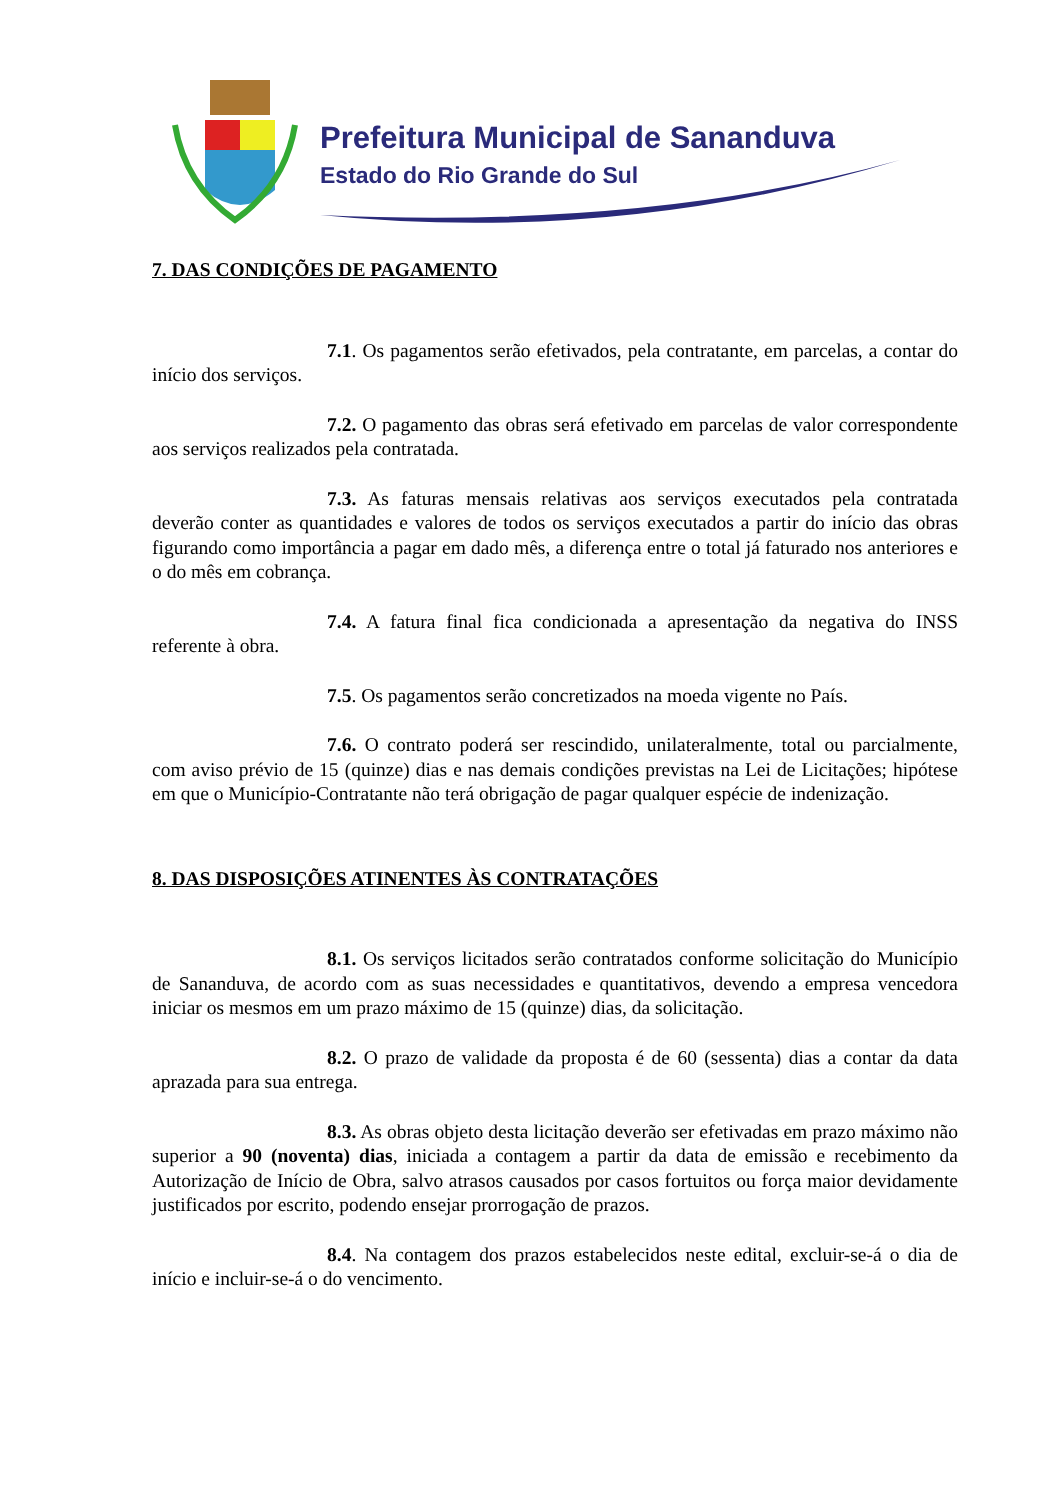Prefeitura Municipal de Sananduva
Estado do Rio Grande do Sul
7. DAS CONDIÇÕES DE PAGAMENTO
7.1. Os pagamentos serão efetivados, pela contratante, em parcelas, a contar do início dos serviços.
7.2. O pagamento das obras será efetivado em parcelas de valor correspondente aos serviços realizados pela contratada.
7.3. As faturas mensais relativas aos serviços executados pela contratada deverão conter as quantidades e valores de todos os serviços executados a partir do início das obras figurando como importância a pagar em dado mês, a diferença entre o total já faturado nos anteriores e o do mês em cobrança.
7.4. A fatura final fica condicionada a apresentação da negativa do INSS referente à obra.
7.5. Os pagamentos serão concretizados na moeda vigente no País.
7.6. O contrato poderá ser rescindido, unilateralmente, total ou parcialmente, com aviso prévio de 15 (quinze) dias e nas demais condições previstas na Lei de Licitações; hipótese em que o Município-Contratante não terá obrigação de pagar qualquer espécie de indenização.
8. DAS DISPOSIÇÕES ATINENTES ÀS CONTRATAÇÕES
8.1. Os serviços licitados serão contratados conforme solicitação do Município de Sananduva, de acordo com as suas necessidades e quantitativos, devendo a empresa vencedora iniciar os mesmos em um prazo máximo de 15 (quinze) dias, da solicitação.
8.2. O prazo de validade da proposta é de 60 (sessenta) dias a contar da data aprazada para sua entrega.
8.3. As obras objeto desta licitação deverão ser efetivadas em prazo máximo não superior a 90 (noventa) dias, iniciada a contagem a partir da data de emissão e recebimento da Autorização de Início de Obra, salvo atrasos causados por casos fortuitos ou força maior devidamente justificados por escrito, podendo ensejar prorrogação de prazos.
8.4. Na contagem dos prazos estabelecidos neste edital, excluir-se-á o dia de início e incluir-se-á o do vencimento.